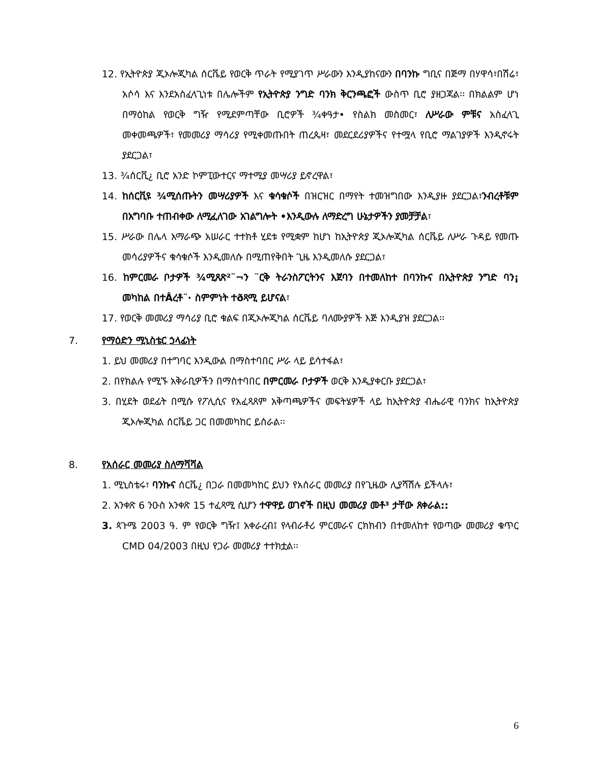12. የኢትዮጵያ ጂኦሎጂካል ሰርቬይ የወርቅ ጥራት የሚያገጥ ሥራውን እንዲያከናውን በባንኩ ግቢና በጅማ በሃዋሳ፣በሽሬ፣ አሶሳ እና እንደአስፈላጊነቱ በሌሎችም የኢትዮጵያ ንግድ ባንክ ቅርንጫፎች ውስጥ ቢሮ ያዘጋጃል፡፡ በክልልም ሆነ በማዕከል የወርቅ ግዥ የሚደምጣቸው ቢሮዎች ¾ቀዓታ• የስልክ መስመር፣ ለሥራው ምቹና አስፈላጊ መቀመጫዎች፣ የመመሪያ ማሳሪያ የሚቀመጡበት ጠረጴዛ፣ መደርደሪያዎችና የተሟላ የቢሮ ማልገያዎች እንዲኖሩት ያደርጋል፣
13. ¾ሰርቪ¿ ቢሮ አንድ ኮምፒውተርና ማተሚያ መሣሪያ ይኖረዋል፣
14. ከሰርቪዩ ¾ሚሰጡትን መሣሪያዎች እና ቁሳቁሶች በዝርዝር በማየት ተመዝግበው እንዲያዙ ያደርጋል፣ንብረቶቹም በአግባቡ ተጠብቀው ለሚፈለገው አገልግሎት •እንዲውሉ ለማድረግ ሁኔታዎችን ያመቻቻል፣
15. ሥራው በሌላ አማራጭ አሠራር ተተክቶ ሂደቱ የሚቋም ከሆነ ከኢትዮጵያ ጂኦሎጂካል ሰርቬይ ለሥራ ጉዳይ የመጡ መሳሪያዎችና ቁሳቁሶች እንዲመለሱ በሚጠየቅበት ጊዜ እንዲመለሱ ያደርጋል፣
16. ከምርመራ ቦታዎች ¾ሚጸጽ²¨¬ን ¨ርቅ ትራንስፖርትንና እጀባን በተመለከተ በባንኩና በኢትዮጵያ ንግድ ባን¡ መካከል በተÅረቶ¨· ስምምነት ተðጻሚ ይሆናል፣
17. የወርቅ መመሪያ ማሳሪያ ቢሮ ቁልፍ በጂኦሎጂካል ሰርቬይ ባለሙያዎች እጅ እንዲያዝ ያደርጋል፡፡
7. የማዕድን ሚኒስቴር ኃላፊነት
1. ይህ መመሪያ በተግባር እንዲውል በማስተባበር ሥራ ላይ ይሳተፋል፣
2. በየክልሉ የሚኙ አቅራቢዎችን በማስተባበር በምርመራ ቦታዎች ወርቅ እንዲያቀርቡ ያደርጋል፣
3. በሂደት ወደፊት በሚሱ የፖሊሲና የአፈጻጸም አቅጣጫዎችና መፍትሄዎች ላይ ከኢትዮጵያ ብሔራዊ ባንክና ከኢትዮጵያ ጂኦሎጂካል ሰርቬይ ጋር በመመካከር ይሰራል፡፡
8. የአሰራር መመሪያ ስለማሻሻል
1. ሚኒስቴሩ፣ ባንኩና ሰርቬ¿ በጋራ በመመካከር ይህን የአሰራር መመሪያ በየጊዜው ሊያሻሽሉ ይችላሉ፣
2. አንቀጽ 6 ንዑስ አንቀጽ 15 ተፈጻሚ ሲሆን ተዋዋይ ወገኖች በዚህ መመሪያ መቶ³ ታቸው ጸቀራል::
3. ጳጉሜ 2003 ዓ. ም የወርቅ ግዥ፤ አቀራረብ፤ የላብራቶሪ ምርመራና ርክክብን በተመለከተ የወጣው መመሪያ ቁጥር CMD 04/2003 በዚህ የጋራ መመሪያ ተተክቷል፡፡
6